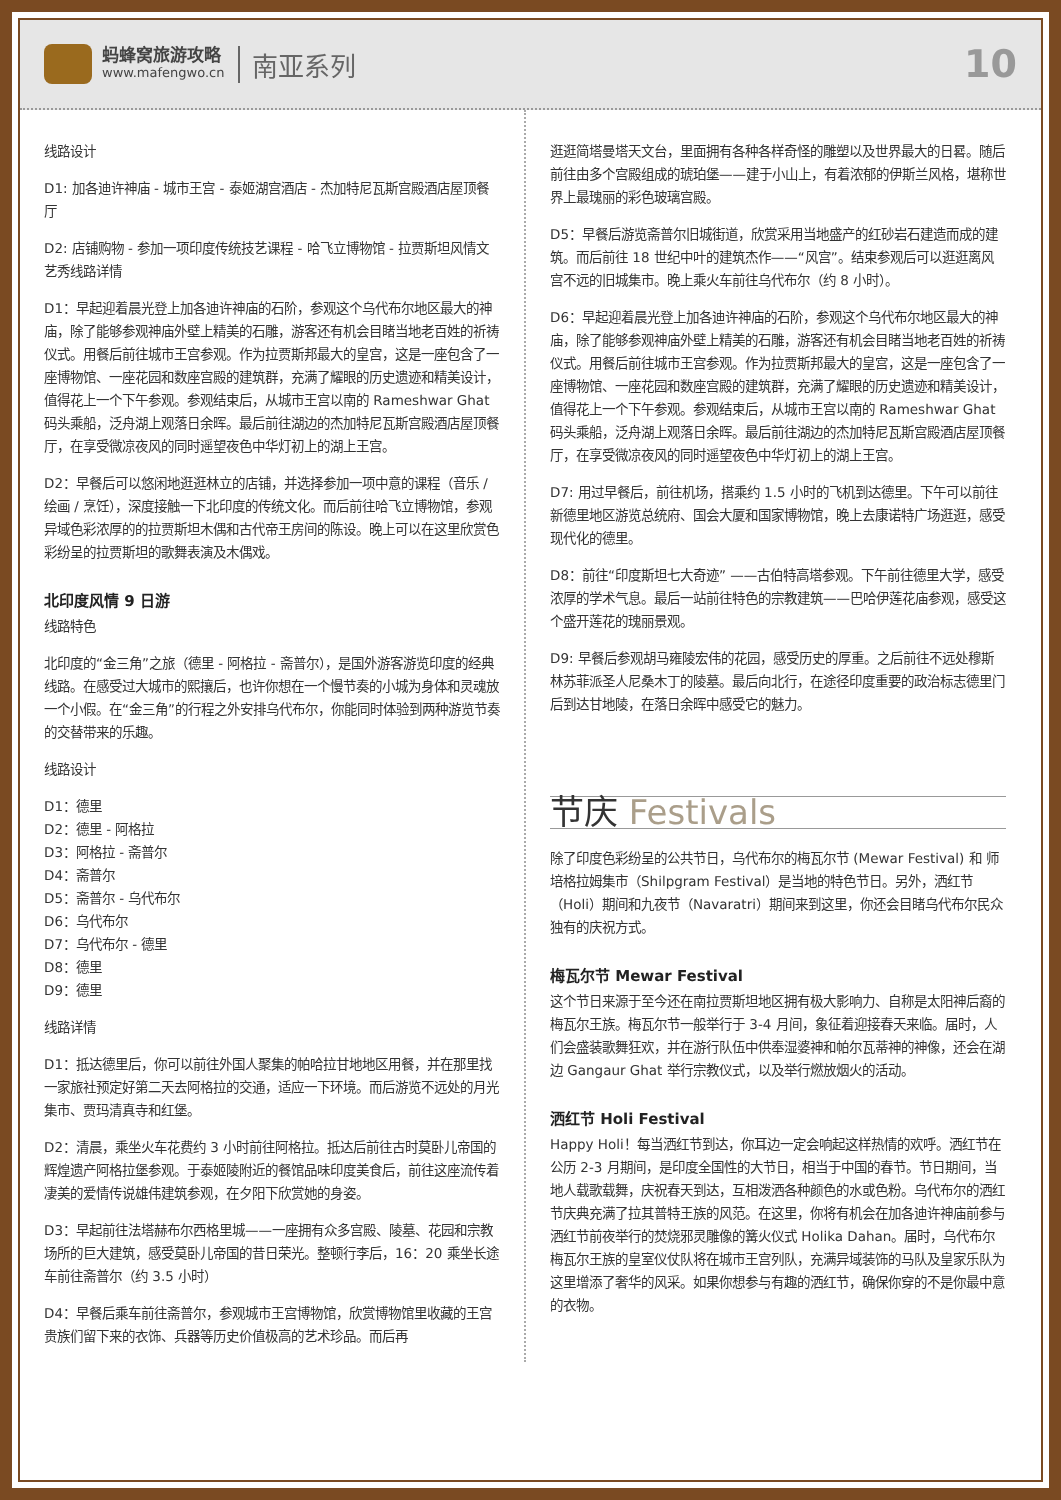蚂蜂窝旅游攻略
www.mafengwo.cn
南亚系列
10
线路设计
D1: 加各迪许神庙 - 城市王宫 - 泰姬湖宫酒店 - 杰加特尼瓦斯宫殿酒店屋顶餐厅
D2: 店铺购物 - 参加一项印度传统技艺课程 - 哈飞立博物馆 - 拉贾斯坦风情文艺秀线路详情
D1：早起迎着晨光登上加各迪许神庙的石阶，参观这个乌代布尔地区最大的神庙，除了能够参观神庙外壁上精美的石雕，游客还有机会目睹当地老百姓的祈祷仪式。用餐后前往城市王宫参观。作为拉贾斯邦最大的皇宫，这是一座包含了一座博物馆、一座花园和数座宫殿的建筑群，充满了耀眼的历史遗迹和精美设计，值得花上一个下午参观。参观结束后，从城市王宫以南的 Rameshwar Ghat 码头乘船，泛舟湖上观落日余晖。最后前往湖边的杰加特尼瓦斯宫殿酒店屋顶餐厅，在享受微凉夜风的同时遥望夜色中华灯初上的湖上王宫。
D2：早餐后可以悠闲地逛逛林立的店铺，并选择参加一项中意的课程（音乐 / 绘画 / 烹饪），深度接触一下北印度的传统文化。而后前往哈飞立博物馆，参观异域色彩浓厚的的拉贾斯坦木偶和古代帝王房间的陈设。晚上可以在这里欣赏色彩纷呈的拉贾斯坦的歌舞表演及木偶戏。
北印度风情 9 日游
线路特色
北印度的“金三角”之旅（德里 - 阿格拉 - 斋普尔），是国外游客游览印度的经典线路。在感受过大城市的熙攘后，也许你想在一个慢节奏的小城为身体和灵魂放一个小假。在“金三角”的行程之外安排乌代布尔，你能同时体验到两种游览节奏的交替带来的乐趣。
线路设计
D1：德里
D2：德里 - 阿格拉
D3：阿格拉 - 斋普尔
D4：斋普尔
D5：斋普尔 - 乌代布尔
D6：乌代布尔
D7：乌代布尔 - 德里
D8：德里
D9：德里
线路详情
D1：抵达德里后，你可以前往外国人聚集的帕哈拉甘地地区用餐，并在那里找一家旅社预定好第二天去阿格拉的交通，适应一下环境。而后游览不远处的月光集市、贾玛清真寺和红堡。
D2：清晨，乘坐火车花费约 3 小时前往阿格拉。抵达后前往古时莫卧儿帝国的辉煌遗产阿格拉堡参观。于泰姬陵附近的餐馆品味印度美食后，前往这座流传着凄美的爱情传说雄伟建筑参观，在夕阳下欣赏她的身姿。
D3：早起前往法塔赫布尔西格里城——一座拥有众多宫殿、陵墓、花园和宗教场所的巨大建筑，感受莫卧儿帝国的昔日荣光。整顿行李后，16：20 乘坐长途车前往斋普尔（约 3.5 小时）
D4：早餐后乘车前往斋普尔，参观城市王宫博物馆，欣赏博物馆里收藏的王宫贵族们留下来的衣饰、兵器等历史价值极高的艺术珍品。而后再
逛逛简塔曼塔天文台，里面拥有各种各样奇怪的雕塑以及世界最大的日晷。随后前往由多个宫殿组成的琥珀堡——建于小山上，有着浓郁的伊斯兰风格，堪称世界上最瑰丽的彩色玻璃宫殿。
D5：早餐后游览斋普尔旧城街道，欣赏采用当地盛产的红砂岩石建造而成的建筑。而后前往 18 世纪中叶的建筑杰作——“风宫”。结束参观后可以逛逛离风宫不远的旧城集市。晚上乘火车前往乌代布尔（约 8 小时）。
D6：早起迎着晨光登上加各迪许神庙的石阶，参观这个乌代布尔地区最大的神庙，除了能够参观神庙外壁上精美的石雕，游客还有机会目睹当地老百姓的祈祷仪式。用餐后前往城市王宫参观。作为拉贾斯邦最大的皇宫，这是一座包含了一座博物馆、一座花园和数座宫殿的建筑群，充满了耀眼的历史遗迹和精美设计，值得花上一个下午参观。参观结束后，从城市王宫以南的 Rameshwar Ghat 码头乘船，泛舟湖上观落日余晖。最后前往湖边的杰加特尼瓦斯宫殿酒店屋顶餐厅，在享受微凉夜风的同时遥望夜色中华灯初上的湖上王宫。
D7: 用过早餐后，前往机场，搭乘约 1.5 小时的飞机到达德里。下午可以前往新德里地区游览总统府、国会大厦和国家博物馆，晚上去康诺特广场逛逛，感受现代化的德里。
D8：前往“印度斯坦七大奇迹” ——古伯特高塔参观。下午前往德里大学，感受浓厚的学术气息。最后一站前往特色的宗教建筑——巴哈伊莲花庙参观，感受这个盛开莲花的瑰丽景观。
D9: 早餐后参观胡马雍陵宏伟的花园，感受历史的厚重。之后前往不远处穆斯林苏菲派圣人尼桑木丁的陵墓。最后向北行，在途径印度重要的政治标志德里门后到达甘地陵，在落日余晖中感受它的魅力。
节庆 Festivals
除了印度色彩纷呈的公共节日，乌代布尔的梅瓦尔节 (Mewar Festival) 和 师培格拉姆集市（Shilpgram Festival）是当地的特色节日。另外，洒红节（Holi）期间和九夜节（Navaratri）期间来到这里，你还会目睹乌代布尔民众独有的庆祝方式。
梅瓦尔节 Mewar Festival
这个节日来源于至今还在南拉贾斯坦地区拥有极大影响力、自称是太阳神后裔的梅瓦尔王族。梅瓦尔节一般举行于 3-4 月间，象征着迎接春天来临。届时，人们会盛装歌舞狂欢，并在游行队伍中供奉湿婆神和帕尔瓦蒂神的神像，还会在湖边 Gangaur Ghat 举行宗教仪式，以及举行燃放烟火的活动。
洒红节 Holi Festival
Happy Holi！每当洒红节到达，你耳边一定会响起这样热情的欢呼。洒红节在公历 2-3 月期间，是印度全国性的大节日，相当于中国的春节。节日期间，当地人载歌载舞，庆祝春天到达，互相泼洒各种颜色的水或色粉。乌代布尔的洒红节庆典充满了拉其普特王族的风范。在这里，你将有机会在加各迪许神庙前参与洒红节前夜举行的焚烧邪灵雕像的篝火仪式 Holika Dahan。届时，乌代布尔梅瓦尔王族的皇室仪仗队将在城市王宫列队，充满异域装饰的马队及皇家乐队为这里增添了奢华的风采。如果你想参与有趣的洒红节，确保你穿的不是你最中意的衣物。